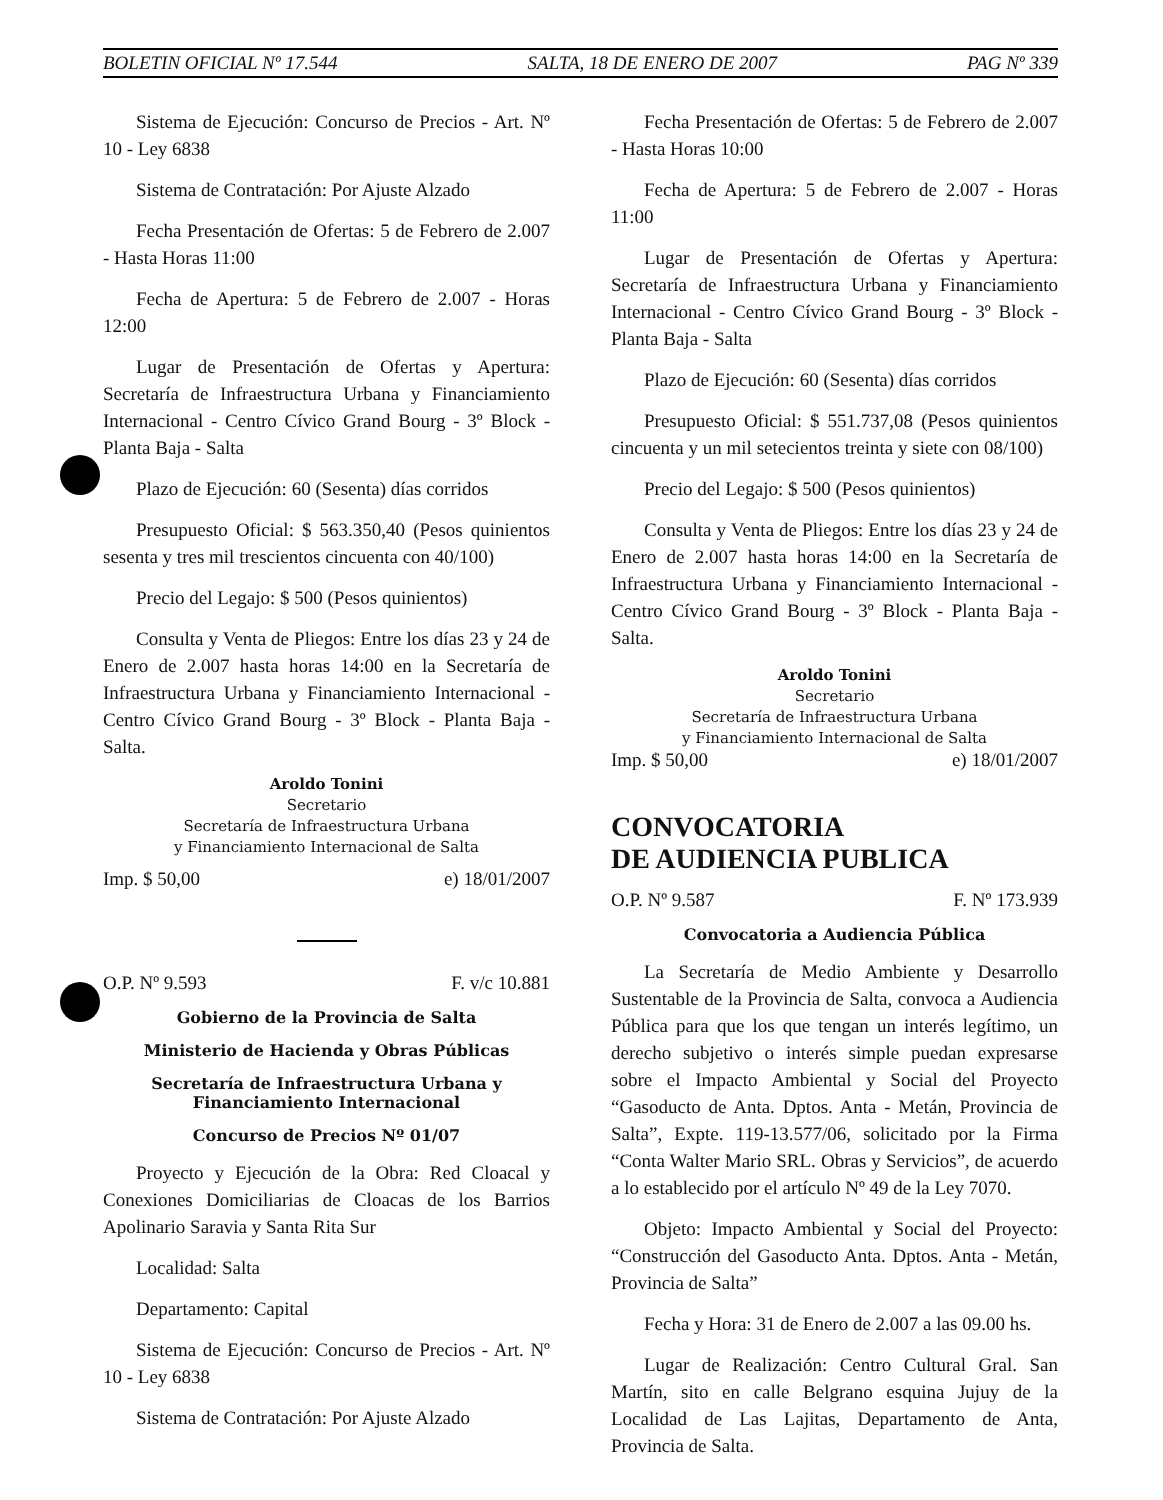BOLETIN OFICIAL Nº 17.544 SALTA, 18 DE ENERO DE 2007 PAG Nº 339
Sistema de Ejecución: Concurso de Precios - Art. Nº 10 - Ley 6838
Sistema de Contratación: Por Ajuste Alzado
Fecha Presentación de Ofertas: 5 de Febrero de 2.007 - Hasta Horas 11:00
Fecha de Apertura: 5 de Febrero de 2.007 - Horas 12:00
Lugar de Presentación de Ofertas y Apertura: Secretaría de Infraestructura Urbana y Financiamiento Internacional - Centro Cívico Grand Bourg - 3º Block - Planta Baja - Salta
Plazo de Ejecución: 60 (Sesenta) días corridos
Presupuesto Oficial: $ 563.350,40 (Pesos quinientos sesenta y tres mil trescientos cincuenta con 40/100)
Precio del Legajo: $ 500 (Pesos quinientos)
Consulta y Venta de Pliegos: Entre los días 23 y 24 de Enero de 2.007 hasta horas 14:00 en la Secretaría de Infraestructura Urbana y Financiamiento Internacional - Centro Cívico Grand Bourg - 3º Block - Planta Baja - Salta.
Aroldo Tonini
Secretario
Secretaría de Infraestructura Urbana
y Financiamiento Internacional de Salta
Imp. $ 50,00 e) 18/01/2007
O.P. Nº 9.593 F. v/c 10.881
Gobierno de la Provincia de Salta
Ministerio de Hacienda y Obras Públicas
Secretaría de Infraestructura Urbana y
Financiamiento Internacional
Concurso de Precios Nº 01/07
Proyecto y Ejecución de la Obra: Red Cloacal y Conexiones Domiciliarias de Cloacas de los Barrios Apolinario Saravia y Santa Rita Sur
Localidad: Salta
Departamento: Capital
Sistema de Ejecución: Concurso de Precios - Art. Nº 10 - Ley 6838
Sistema de Contratación: Por Ajuste Alzado
Fecha Presentación de Ofertas: 5 de Febrero de 2.007 - Hasta Horas 10:00
Fecha de Apertura: 5 de Febrero de 2.007 - Horas 11:00
Lugar de Presentación de Ofertas y Apertura: Secretaría de Infraestructura Urbana y Financiamiento Internacional - Centro Cívico Grand Bourg - 3º Block - Planta Baja - Salta
Plazo de Ejecución: 60 (Sesenta) días corridos
Presupuesto Oficial: $ 551.737,08 (Pesos quinientos cincuenta y un mil setecientos treinta y siete con 08/100)
Precio del Legajo: $ 500 (Pesos quinientos)
Consulta y Venta de Pliegos: Entre los días 23 y 24 de Enero de 2.007 hasta horas 14:00 en la Secretaría de Infraestructura Urbana y Financiamiento Internacional - Centro Cívico Grand Bourg - 3º Block - Planta Baja - Salta.
Aroldo Tonini
Secretario
Secretaría de Infraestructura Urbana
y Financiamiento Internacional de Salta
Imp. $ 50,00 e) 18/01/2007
CONVOCATORIA
DE AUDIENCIA PUBLICA
O.P. Nº 9.587 F. Nº 173.939
Convocatoria a Audiencia Pública
La Secretaría de Medio Ambiente y Desarrollo Sustentable de la Provincia de Salta, convoca a Audiencia Pública para que los que tengan un interés legítimo, un derecho subjetivo o interés simple puedan expresarse sobre el Impacto Ambiental y Social del Proyecto “Gasoducto de Anta. Dptos. Anta - Metán, Provincia de Salta”, Expte. 119-13.577/06, solicitado por la Firma “Conta Walter Mario SRL. Obras y Servicios”, de acuerdo a lo establecido por el artículo Nº 49 de la Ley 7070.
Objeto: Impacto Ambiental y Social del Proyecto: “Construcción del Gasoducto Anta. Dptos. Anta - Metán, Provincia de Salta”
Fecha y Hora: 31 de Enero de 2.007 a las 09.00 hs.
Lugar de Realización: Centro Cultural Gral. San Martín, sito en calle Belgrano esquina Jujuy de la Localidad de Las Lajitas, Departamento de Anta, Provincia de Salta.